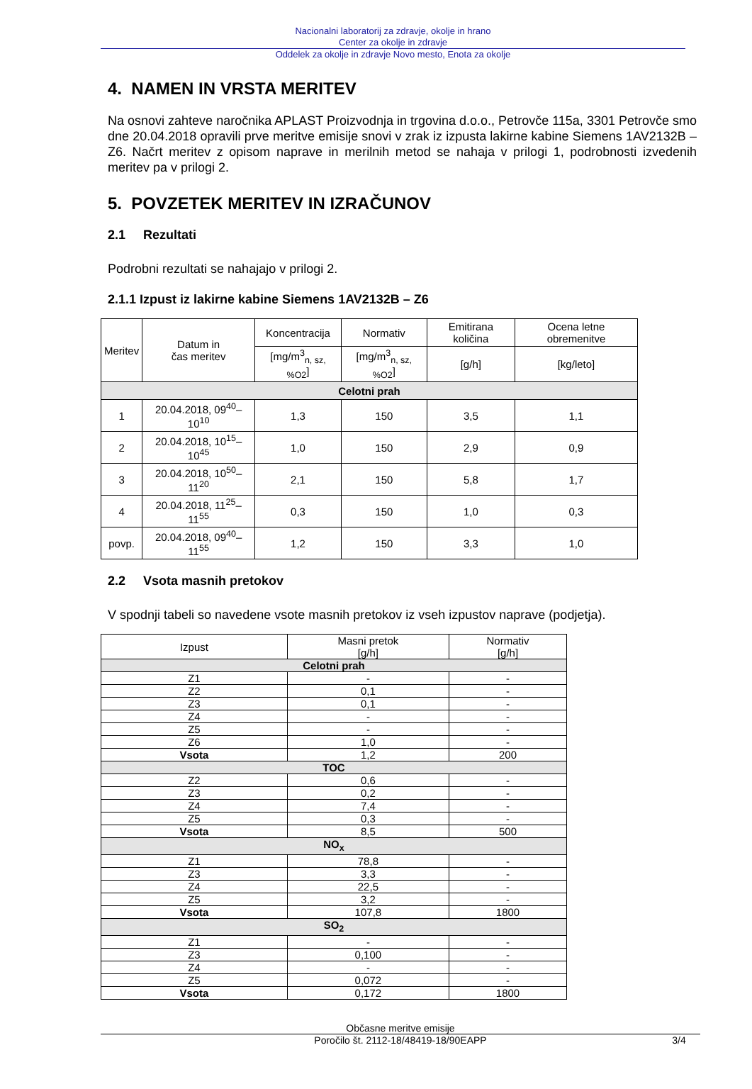Nacionalni laboratorij za zdravje, okolje in hrano
Center za okolje in zdravje
Oddelek za okolje in zdravje Novo mesto, Enota za okolje
4. NAMEN IN VRSTA MERITEV
Na osnovi zahteve naročnika APLAST Proizvodnja in trgovina d.o.o., Petrovče 115a, 3301 Petrovče smo dne 20.04.2018 opravili prve meritve emisije snovi v zrak iz izpusta lakirne kabine Siemens 1AV2132B – Z6. Načrt meritev z opisom naprave in merilnih metod se nahaja v prilogi 1, podrobnosti izvedenih meritev pa v prilogi 2.
5. POVZETEK MERITEV IN IZRAČUNOV
2.1 Rezultati
Podrobni rezultati se nahajajo v prilogi 2.
2.1.1 Izpust iz lakirne kabine Siemens 1AV2132B – Z6
| Meritev | Datum in čas meritev | Koncentracija | Normativ | Emitirana količina | Ocena letne obremenitve |
| --- | --- | --- | --- | --- | --- |
| | | [mg/m<sup>3</sup><sub>n, sz, %O2</sub>] | [mg/m<sup>3</sup><sub>n, sz, %O2</sub>] | [g/h] | [kg/leto] |
| Celotni prah | | | | | |
| 1 | 20.04.2018, 09<sup>40</sup>–10<sup>10</sup> | 1,3 | 150 | 3,5 | 1,1 |
| 2 | 20.04.2018, 10<sup>15</sup>–10<sup>45</sup> | 1,0 | 150 | 2,9 | 0,9 |
| 3 | 20.04.2018, 10<sup>50</sup>–11<sup>20</sup> | 2,1 | 150 | 5,8 | 1,7 |
| 4 | 20.04.2018, 11<sup>25</sup>–11<sup>55</sup> | 0,3 | 150 | 1,0 | 0,3 |
| povp. | 20.04.2018, 09<sup>40</sup>–11<sup>55</sup> | 1,2 | 150 | 3,3 | 1,0 |
2.2 Vsota masnih pretokov
V spodnji tabeli so navedene vsote masnih pretokov iz vseh izpustov naprave (podjetja).
| Izpust | Masni pretok [g/h] | Normativ [g/h] |
| --- | --- | --- |
| Celotni prah | | |
| Z1 | - | - |
| Z2 | 0,1 | - |
| Z3 | 0,1 | - |
| Z4 | - | - |
| Z5 | - | - |
| Z6 | 1,0 | - |
| Vsota | 1,2 | 200 |
| TOC | | |
| Z2 | 0,6 | - |
| Z3 | 0,2 | - |
| Z4 | 7,4 | - |
| Z5 | 0,3 | - |
| Vsota | 8,5 | 500 |
| NO<sub>x</sub> | | |
| Z1 | 78,8 | - |
| Z3 | 3,3 | - |
| Z4 | 22,5 | - |
| Z5 | 3,2 | - |
| Vsota | 107,8 | 1800 |
| SO<sub>2</sub> | | |
| Z1 | - | - |
| Z3 | 0,100 | - |
| Z4 | - | - |
| Z5 | 0,072 | - |
| Vsota | 0,172 | 1800 |
Občasne meritve emisije
Poročilo št. 2112-18/48419-18/90EAPP 3/4